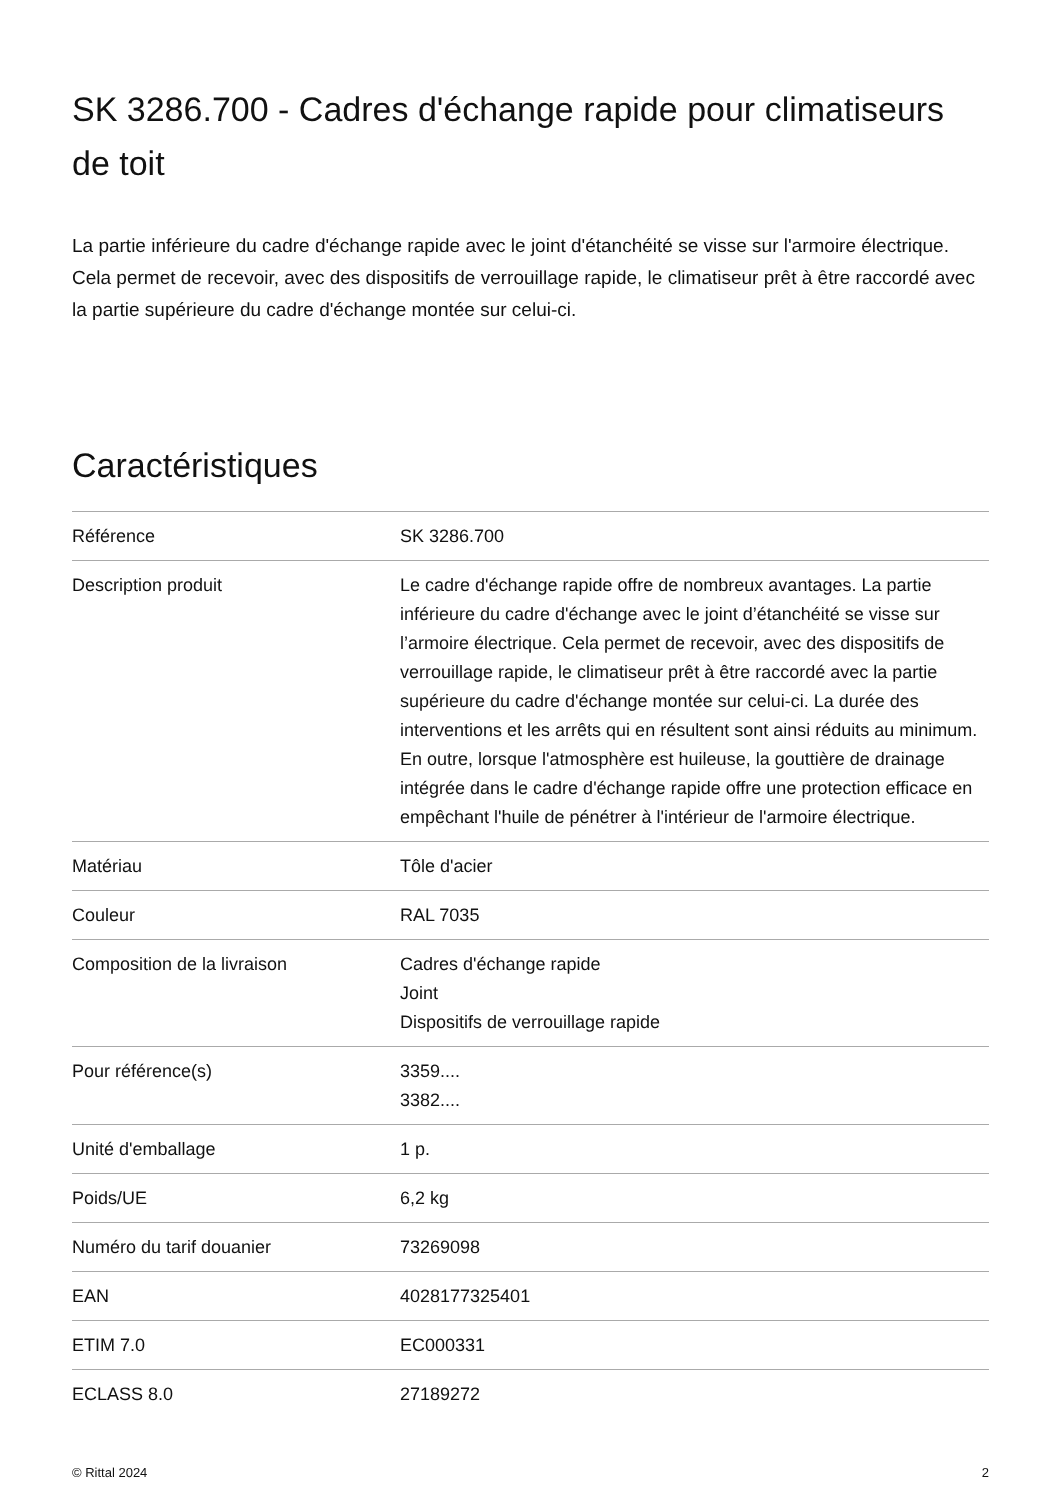SK 3286.700 - Cadres d'échange rapide pour climatiseurs de toit
La partie inférieure du cadre d'échange rapide avec le joint d'étanchéité se visse sur l'armoire électrique. Cela permet de recevoir, avec des dispositifs de verrouillage rapide, le climatiseur prêt à être raccordé avec la partie supérieure du cadre d'échange montée sur celui-ci.
Caractéristiques
| Référence | SK 3286.700 |
| Description produit | Le cadre d'échange rapide offre de nombreux avantages. La partie inférieure du cadre d'échange avec le joint d’étanchéité se visse sur l’armoire électrique. Cela permet de recevoir, avec des dispositifs de verrouillage rapide, le climatiseur prêt à être raccordé avec la partie supérieure du cadre d'échange montée sur celui-ci. La durée des interventions et les arrêts qui en résultent sont ainsi réduits au minimum. En outre, lorsque l'atmosphère est huileuse, la gouttière de drainage intégrée dans le cadre d'échange rapide offre une protection efficace en empêchant l'huile de pénétrer à l'intérieur de l'armoire électrique. |
| Matériau | Tôle d'acier |
| Couleur | RAL 7035 |
| Composition de la livraison | Cadres d'échange rapide Joint Dispositifs de verrouillage rapide |
| Pour référence(s) | 3359.... 3382.... |
| Unité d'emballage | 1 p. |
| Poids/UE | 6,2 kg |
| Numéro du tarif douanier | 73269098 |
| EAN | 4028177325401 |
| ETIM 7.0 | EC000331 |
| ECLASS 8.0 | 27189272 |
© Rittal 2024 2